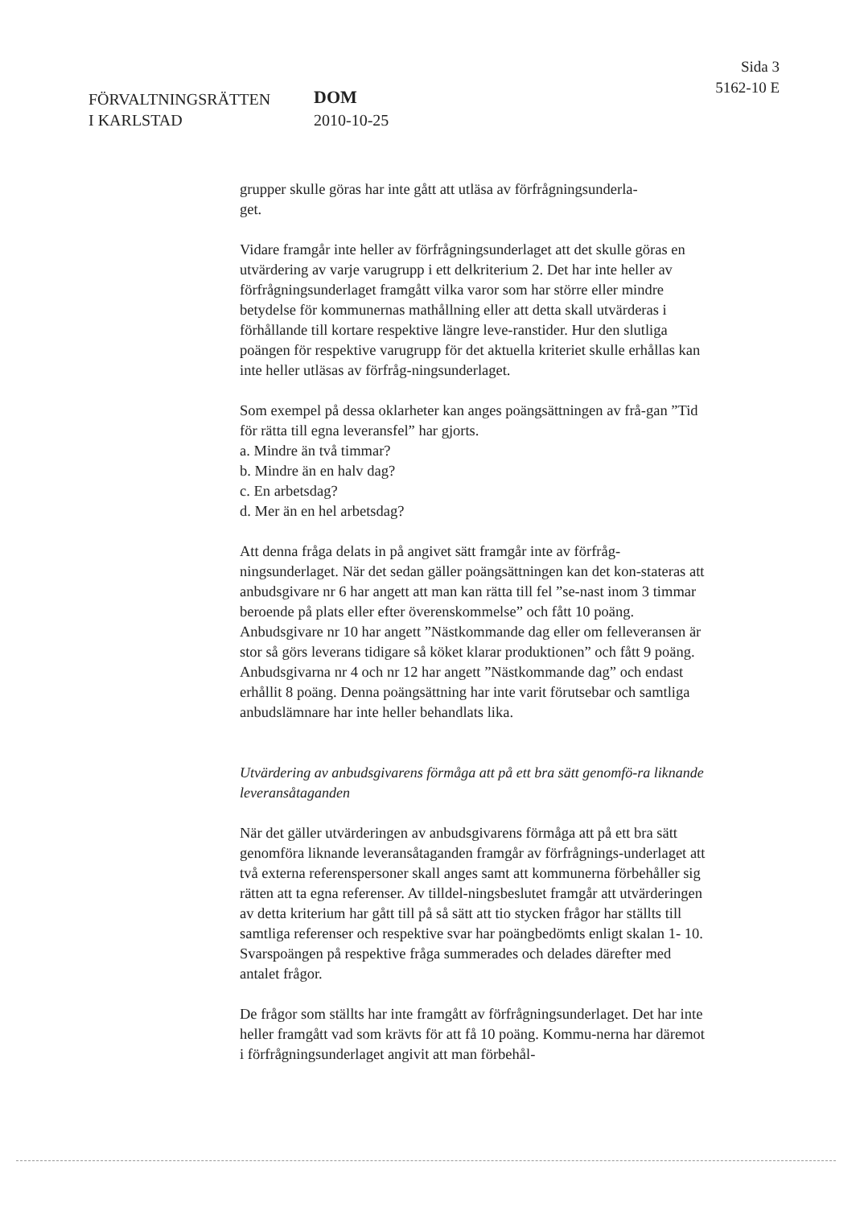FÖRVALTNINGSRÄTTEN
I KARLSTAD
DOM
2010-10-25
Sida 3
5162-10 E
grupper skulle göras har inte gått att utläsa av förfrågningsunderla-
get.
Vidare framgår inte heller av förfrågningsunderlaget att det skulle göras en utvärdering av varje varugrupp i ett delkriterium 2. Det har inte heller av förfrågningsunderlaget framgått vilka varor som har större eller mindre betydelse för kommunernas mathållning eller att detta skall utvärderas i förhållande till kortare respektive längre leve-ranstider. Hur den slutliga poängen för respektive varugrupp för det aktuella kriteriet skulle erhållas kan inte heller utläsas av förfråg-ningsunderlaget.
Som exempel på dessa oklarheter kan anges poängsättningen av frå-gan ”Tid för rätta till egna leveransfel” har gjorts.
a. Mindre än två timmar?
b. Mindre än en halv dag?
c. En arbetsdag?
d. Mer än en hel arbetsdag?
Att denna fråga delats in på angivet sätt framgår inte av förfråg-ningsunderlaget. När det sedan gäller poängsättningen kan det kon-stateras att anbudsgivare nr 6 har angett att man kan rätta till fel ”se-nast inom 3 timmar beroende på plats eller efter överenskommelse” och fått 10 poäng. Anbudsgivare nr 10 har angett ”Nästkommande dag eller om felleveransen är stor så görs leverans tidigare så köket klarar produktionen” och fått 9 poäng. Anbudsgivarna nr 4 och nr 12 har angett ”Nästkommande dag” och endast erhållit 8 poäng. Denna poängsättning har inte varit förutsebar och samtliga anbudslämnare har inte heller behandlats lika.
Utvärdering av anbudsgivarens förmåga att på ett bra sätt genomfö-ra liknande leveransåtaganden
När det gäller utvärderingen av anbudsgivarens förmåga att på ett bra sätt genomföra liknande leveransåtaganden framgår av förfrågnings-underlaget att två externa referenspersoner skall anges samt att kommunerna förbehåller sig rätten att ta egna referenser. Av tilldel-ningsbeslutet framgår att utvärderingen av detta kriterium har gått till på så sätt att tio stycken frågor har ställts till samtliga referenser och respektive svar har poängbedömts enligt skalan 1- 10. Svarspoängen på respektive fråga summerades och delades därefter med antalet frågor.
De frågor som ställts har inte framgått av förfrågningsunderlaget. Det har inte heller framgått vad som krävts för att få 10 poäng. Kommu-nerna har däremot i förfrågningsunderlaget angivit att man förbehål-